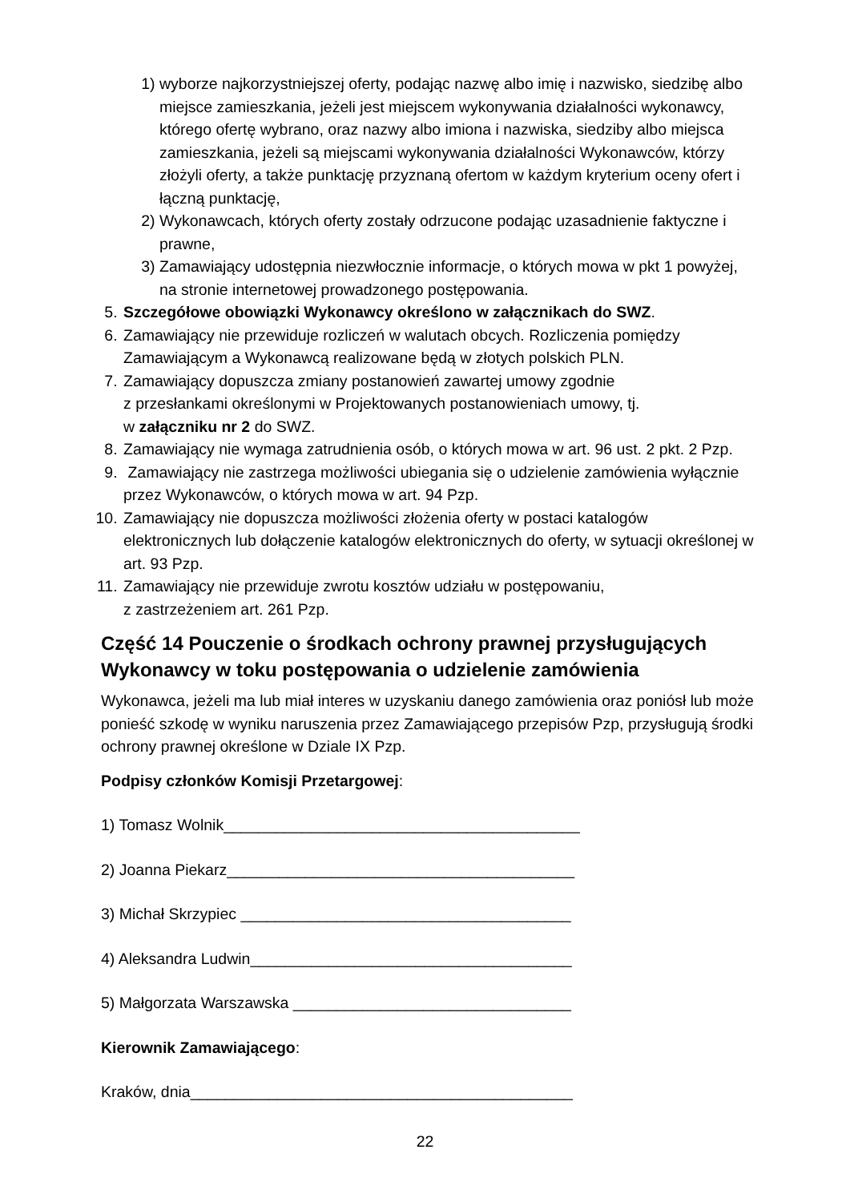1) wyborze najkorzystniejszej oferty, podając nazwę albo imię i nazwisko, siedzibę albo miejsce zamieszkania, jeżeli jest miejscem wykonywania działalności wykonawcy, którego ofertę wybrano, oraz nazwy albo imiona i nazwiska, siedziby albo miejsca zamieszkania, jeżeli są miejscami wykonywania działalności Wykonawców, którzy złożyli oferty, a także punktację przyznaną ofertom w każdym kryterium oceny ofert i łączną punktację,
2) Wykonawcach, których oferty zostały odrzucone podając uzasadnienie faktyczne i prawne,
3) Zamawiający udostępnia niezwłocznie informacje, o których mowa w pkt 1 powyżej, na stronie internetowej prowadzonego postępowania.
5. Szczegółowe obowiązki Wykonawcy określono w załącznikach do SWZ.
6. Zamawiający nie przewiduje rozliczeń w walutach obcych. Rozliczenia pomiędzy Zamawiającym a Wykonawcą realizowane będą w złotych polskich PLN.
7. Zamawiający dopuszcza zmiany postanowień zawartej umowy zgodnie
z przesłankami określonymi w Projektowanych postanowieniach umowy, tj.
w załączniku nr 2 do SWZ.
8. Zamawiający nie wymaga zatrudnienia osób, o których mowa w art. 96 ust. 2 pkt. 2 Pzp.
9. Zamawiający nie zastrzega możliwości ubiegania się o udzielenie zamówienia wyłącznie przez Wykonawców, o których mowa w art. 94 Pzp.
10. Zamawiający nie dopuszcza możliwości złożenia oferty w postaci katalogów elektronicznych lub dołączenie katalogów elektronicznych do oferty, w sytuacji określonej w art. 93 Pzp.
11. Zamawiający nie przewiduje zwrotu kosztów udziału w postępowaniu,
z zastrzeżeniem art. 261 Pzp.
Część 14 Pouczenie o środkach ochrony prawnej przysługujących Wykonawcy w toku postępowania o udzielenie zamówienia
Wykonawca, jeżeli ma lub miał interes w uzyskaniu danego zamówienia oraz poniósł lub może ponieść szkodę w wyniku naruszenia przez Zamawiającego przepisów Pzp, przysługują środki ochrony prawnej określone w Dziale IX Pzp.
Podpisy członków Komisji Przetargowej:
1) Tomasz Wolnik_________________________________________
2) Joanna Piekarz________________________________________
3) Michał Skrzypiec ______________________________________
4) Aleksandra Ludwin_____________________________________
5) Małgorzata Warszawska ________________________________
Kierownik Zamawiającego:
Kraków, dnia____________________________________________
22